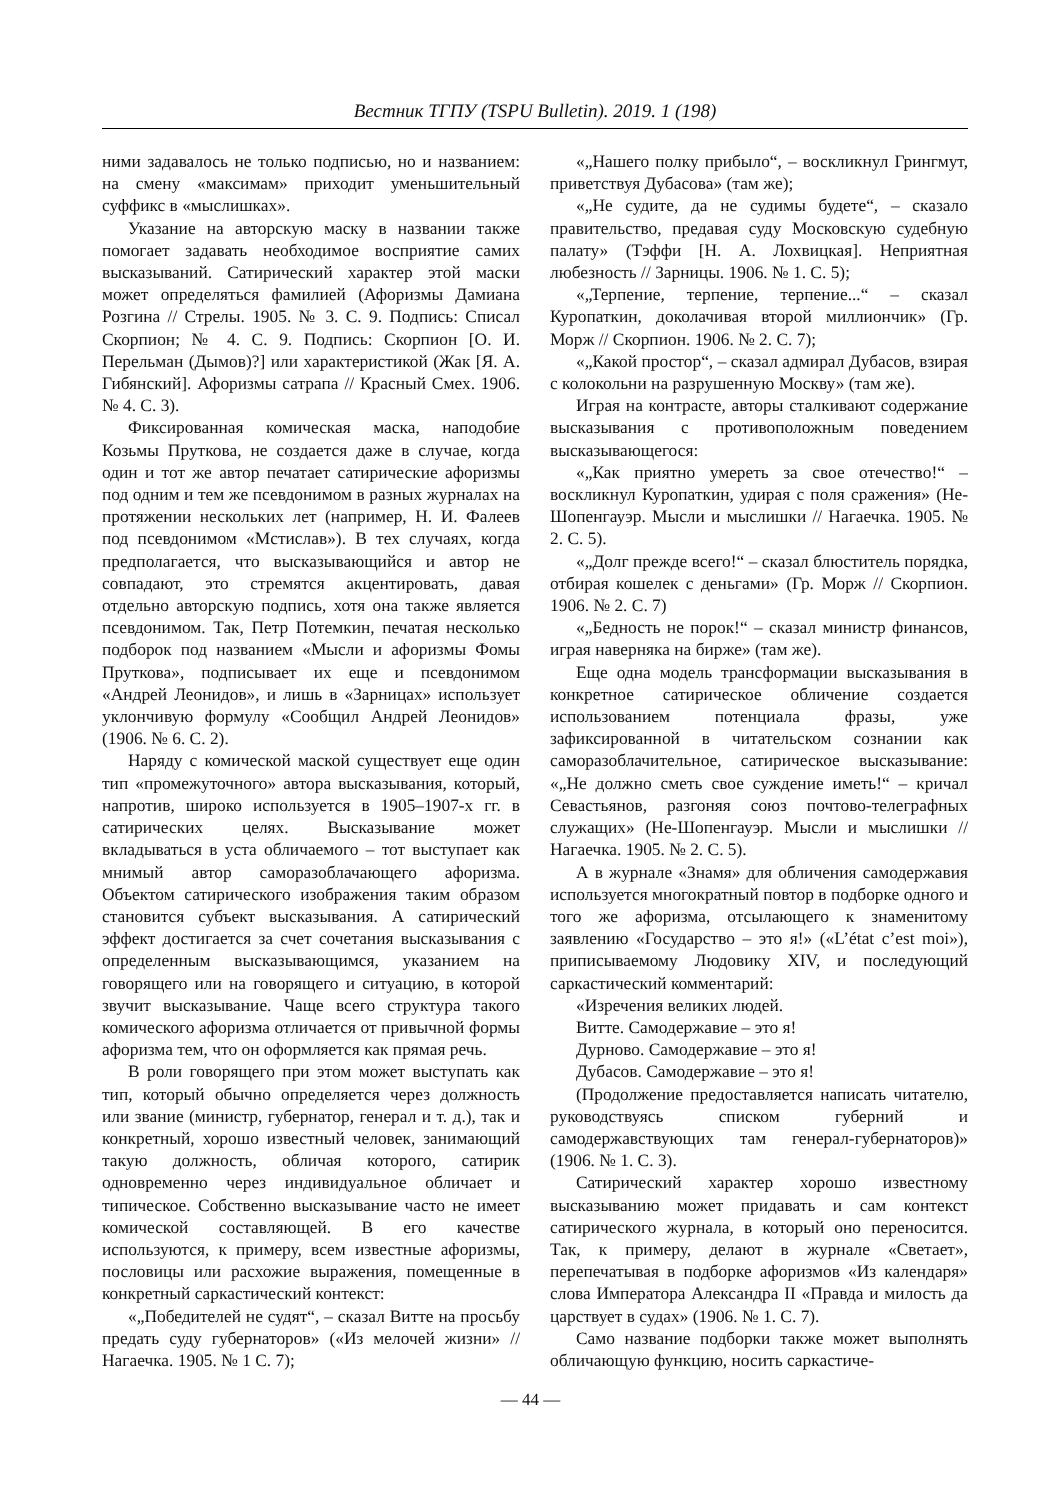Вестник ТГПУ (TSPU Bulletin). 2019. 1 (198)
ними задавалось не только подписью, но и названием: на смену «максимам» приходит уменьшительный суффикс в «мыслишках».
Указание на авторскую маску в названии также помогает задавать необходимое восприятие самих высказываний. Сатирический характер этой маски может определяться фамилией (Афоризмы Дамиана Розгина // Стрелы. 1905. № 3. С. 9. Подпись: Списал Скорпион; № 4. С. 9. Подпись: Скорпион [О. И. Перельман (Дымов)?] или характеристикой (Жак [Я. А. Гибянский]. Афоризмы сатрапа // Красный Смех. 1906. № 4. С. 3).
Фиксированная комическая маска, наподобие Козьмы Пруткова, не создается даже в случае, когда один и тот же автор печатает сатирические афоризмы под одним и тем же псевдонимом в разных журналах на протяжении нескольких лет (например, Н. И. Фалеев под псевдонимом «Мстислав»). В тех случаях, когда предполагается, что высказывающийся и автор не совпадают, это стремятся акцентировать, давая отдельно авторскую подпись, хотя она также является псевдонимом. Так, Петр Потемкин, печатая несколько подборок под названием «Мысли и афоризмы Фомы Пруткова», подписывает их еще и псевдонимом «Андрей Леонидов», и лишь в «Зарницах» использует уклончивую формулу «Сообщил Андрей Леонидов» (1906. № 6. С. 2).
Наряду с комической маской существует еще один тип «промежуточного» автора высказывания, который, напротив, широко используется в 1905–1907-х гг. в сатирических целях. Высказывание может вкладываться в уста обличаемого – тот выступает как мнимый автор саморазоблачающего афоризма. Объектом сатирического изображения таким образом становится субъект высказывания. А сатирический эффект достигается за счет сочетания высказывания с определенным высказывающимся, указанием на говорящего или на говорящего и ситуацию, в которой звучит высказывание. Чаще всего структура такого комического афоризма отличается от привычной формы афоризма тем, что он оформляется как прямая речь.
В роли говорящего при этом может выступать как тип, который обычно определяется через должность или звание (министр, губернатор, генерал и т. д.), так и конкретный, хорошо известный человек, занимающий такую должность, обличая которого, сатирик одновременно через индивидуальное обличает и типическое. Собственно высказывание часто не имеет комической составляющей. В его качестве используются, к примеру, всем известные афоризмы, пословицы или расхожие выражения, помещенные в конкретный саркастический контекст:
«„Победителей не судят“, – сказал Витте на просьбу предать суду губернаторов» («Из мелочей жизни» // Нагаечка. 1905. № 1 С. 7);
«„Нашего полку прибыло“, – воскликнул Грингмут, приветствуя Дубасова» (там же);
«„Не судите, да не судимы будете“, – сказало правительство, предавая суду Московскую судебную палату» (Тэффи [Н. А. Лохвицкая]. Неприятная любезность // Зарницы. 1906. № 1. С. 5);
«„Терпение, терпение, терпение...“ – сказал Куропаткин, доколачивая второй миллиончик» (Гр. Морж // Скорпион. 1906. № 2. С. 7);
«„Какой простор“, – сказал адмирал Дубасов, взирая с колокольни на разрушенную Москву» (там же).
Играя на контрасте, авторы сталкивают содержание высказывания с противоположным поведением высказывающегося:
«„Как приятно умереть за свое отечество!“ – воскликнул Куропаткин, удирая с поля сражения» (Не-Шопенгауэр. Мысли и мыслишки // Нагаечка. 1905. № 2. С. 5).
«„Долг прежде всего!“ – сказал блюститель порядка, отбирая кошелек с деньгами» (Гр. Морж // Скорпион. 1906. № 2. С. 7)
«„Бедность не порок!“ – сказал министр финансов, играя наверняка на бирже» (там же).
Еще одна модель трансформации высказывания в конкретное сатирическое обличение создается использованием потенциала фразы, уже зафиксированной в читательском сознании как саморазоблачительное, сатирическое высказывание: «„Не должно сметь свое суждение иметь!“ – кричал Севастьянов, разгоняя союз почтово-телеграфных служащих» (Не-Шопенгауэр. Мысли и мыслишки // Нагаечка. 1905. № 2. С. 5).
А в журнале «Знамя» для обличения самодержавия используется многократный повтор в подборке одного и того же афоризма, отсылающего к знаменитому заявлению «Государство – это я!» («L’état c’est moi»), приписываемому Людовику XIV, и последующий саркастический комментарий:
«Изречения великих людей.
Витте. Самодержавие – это я!
Дурново. Самодержавие – это я!
Дубасов. Самодержавие – это я!
(Продолжение предоставляется написать читателю, руководствуясь списком губерний и самодержавствующих там генерал-губернаторов)» (1906. № 1. С. 3).
Сатирический характер хорошо известному высказыванию может придавать и сам контекст сатирического журнала, в который оно переносится. Так, к примеру, делают в журнале «Светает», перепечатывая в подборке афоризмов «Из календаря» слова Императора Александра II «Правда и милость да царствует в судах» (1906. № 1. С. 7).
Само название подборки также может выполнять обличающую функцию, носить саркастиче-
— 44 —